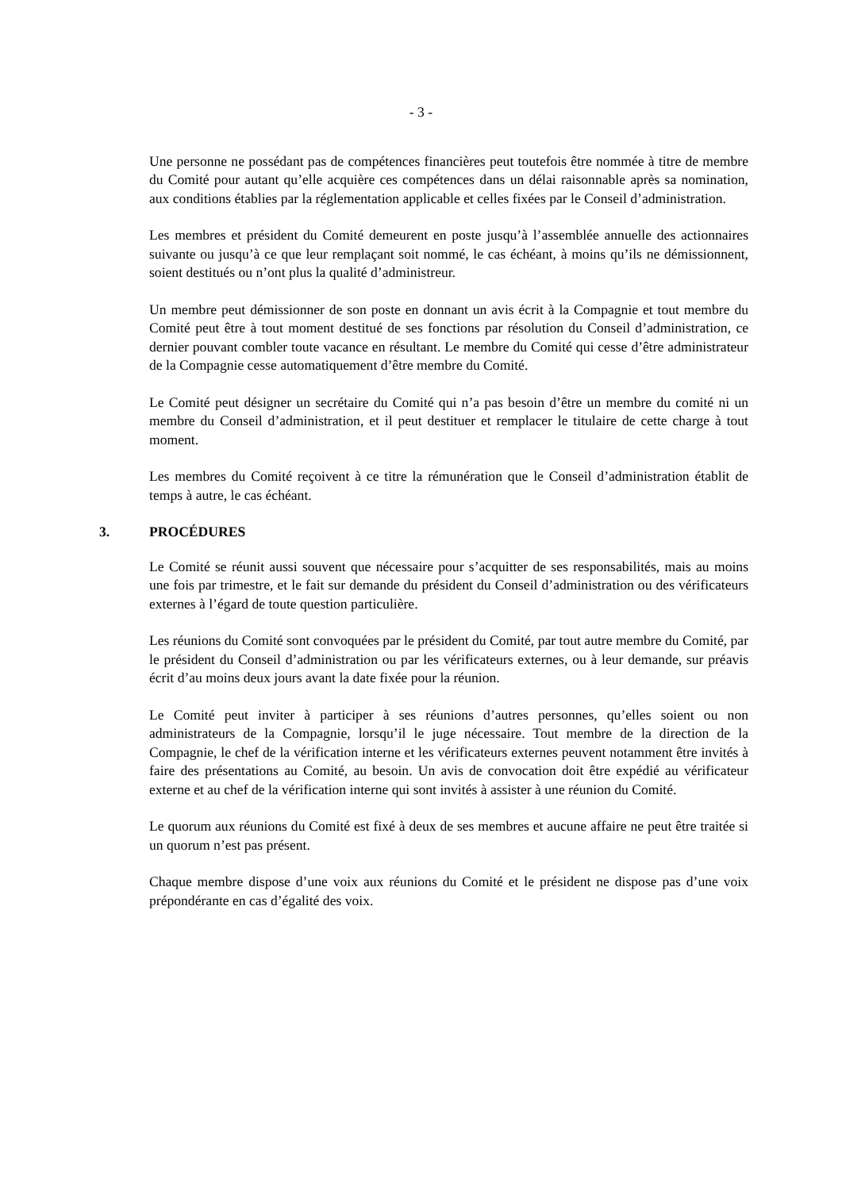- 3 -
Une personne ne possédant pas de compétences financières peut toutefois être nommée à titre de membre du Comité pour autant qu’elle acquière ces compétences dans un délai raisonnable après sa nomination, aux conditions établies par la réglementation applicable et celles fixées par le Conseil d’administration.
Les membres et président du Comité demeurent en poste jusqu’à l’assemblée annuelle des actionnaires suivante ou jusqu’à ce que leur remplaçant soit nommé, le cas échéant, à moins qu’ils ne démissionnent, soient destitués ou n’ont plus la qualité d’administreur.
Un membre peut démissionner de son poste en donnant un avis écrit à la Compagnie et tout membre du Comité peut être à tout moment destitué de ses fonctions par résolution du Conseil d’administration, ce dernier pouvant combler toute vacance en résultant. Le membre du Comité qui cesse d’être administrateur de la Compagnie cesse automatiquement d’être membre du Comité.
Le Comité peut désigner un secrétaire du Comité qui n’a pas besoin d’être un membre du comité ni un membre du Conseil d’administration, et il peut destituer et remplacer le titulaire de cette charge à tout moment.
Les membres du Comité reçoivent à ce titre la rémunération que le Conseil d’administration établit de temps à autre, le cas échéant.
3. PROCÉDURES
Le Comité se réunit aussi souvent que nécessaire pour s’acquitter de ses responsabilités, mais au moins une fois par trimestre, et le fait sur demande du président du Conseil d’administration ou des vérificateurs externes à l’égard de toute question particulière.
Les réunions du Comité sont convoquées par le président du Comité, par tout autre membre du Comité, par le président du Conseil d’administration ou par les vérificateurs externes, ou à leur demande, sur préavis écrit d’au moins deux jours avant la date fixée pour la réunion.
Le Comité peut inviter à participer à ses réunions d’autres personnes, qu’elles soient ou non administrateurs de la Compagnie, lorsqu’il le juge nécessaire. Tout membre de la direction de la Compagnie, le chef de la vérification interne et les vérificateurs externes peuvent notamment être invités à faire des présentations au Comité, au besoin. Un avis de convocation doit être expédié au vérificateur externe et au chef de la vérification interne qui sont invités à assister à une réunion du Comité.
Le quorum aux réunions du Comité est fixé à deux de ses membres et aucune affaire ne peut être traitée si un quorum n’est pas présent.
Chaque membre dispose d’une voix aux réunions du Comité et le président ne dispose pas d’une voix prépondérante en cas d’égalité des voix.